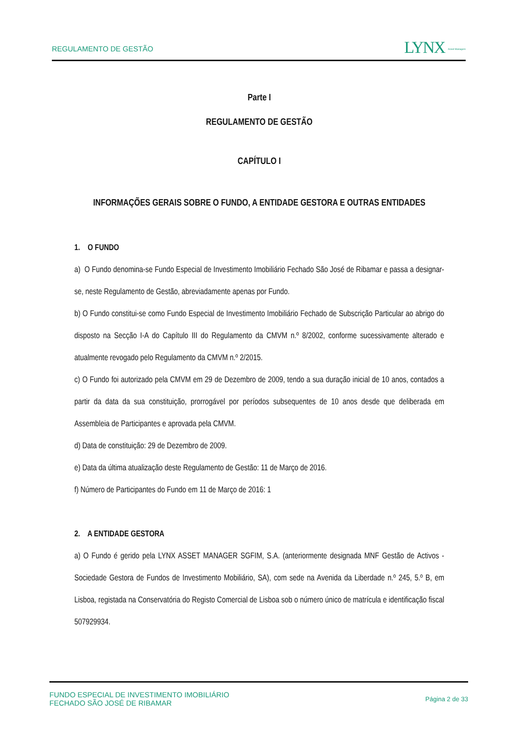REGULAMENTO DE GESTÃO
LYNX Asset Managers
Parte I
REGULAMENTO DE GESTÃO
CAPÍTULO I
INFORMAÇÕES GERAIS SOBRE O FUNDO, A ENTIDADE GESTORA E OUTRAS ENTIDADES
1. O FUNDO
a) O Fundo denomina-se Fundo Especial de Investimento Imobiliário Fechado São José de Ribamar e passa a designar-se, neste Regulamento de Gestão, abreviadamente apenas por Fundo.
b) O Fundo constitui-se como Fundo Especial de Investimento Imobiliário Fechado de Subscrição Particular ao abrigo do disposto na Secção I-A do Capítulo III do Regulamento da CMVM n.º 8/2002, conforme sucessivamente alterado e atualmente revogado pelo Regulamento da CMVM n.º 2/2015.
c) O Fundo foi autorizado pela CMVM em 29 de Dezembro de 2009, tendo a sua duração inicial de 10 anos, contados a partir da data da sua constituição, prorrogável por períodos subsequentes de 10 anos desde que deliberada em Assembleia de Participantes e aprovada pela CMVM.
d) Data de constituição: 29 de Dezembro de 2009.
e) Data da última atualização deste Regulamento de Gestão: 11 de Março de 2016.
f) Número de Participantes do Fundo em 11 de Março de 2016: 1
2. A ENTIDADE GESTORA
a) O Fundo é gerido pela LYNX ASSET MANAGER SGFIM, S.A. (anteriormente designada MNF Gestão de Activos - Sociedade Gestora de Fundos de Investimento Mobiliário, SA), com sede na Avenida da Liberdade n.º 245, 5.º B, em Lisboa, registada na Conservatória do Registo Comercial de Lisboa sob o número único de matrícula e identificação fiscal 507929934.
FUNDO ESPECIAL DE INVESTIMENTO IMOBILIÁRIO
FECHADO SÃO JOSÉ DE RIBAMAR
Página 2 de 33